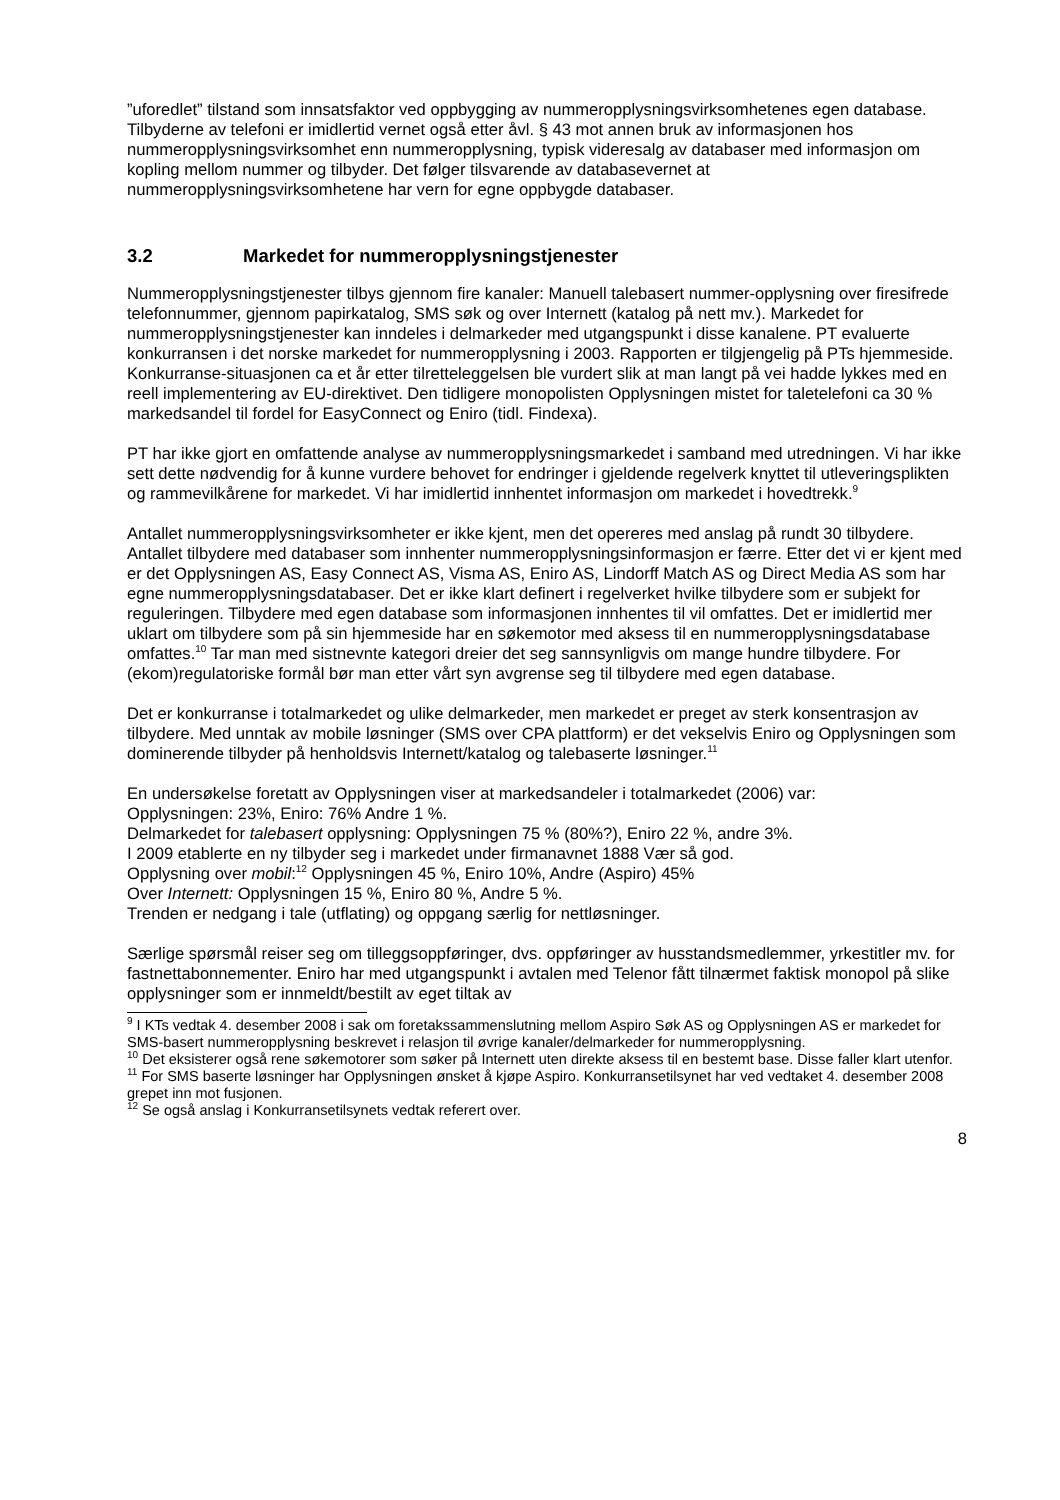”uforedlet” tilstand som innsatsfaktor ved oppbygging av nummeropplysningsvirksomhetenes egen database. Tilbyderne av telefoni er imidlertid vernet også etter åvl. § 43 mot annen bruk av informasjonen hos nummeropplysningsvirksomhet enn nummeropplysning, typisk videresalg av databaser med informasjon om kopling mellom nummer og tilbyder. Det følger tilsvarende av databasevernet at nummeropplysningsvirksomhetene har vern for egne oppbygde databaser.
3.2 Markedet for nummeropplysningstjenester
Nummeropplysningstjenester tilbys gjennom fire kanaler: Manuell talebasert nummer-opplysning over firesifrede telefonnummer, gjennom papirkatalog, SMS søk og over Internett (katalog på nett mv.). Markedet for nummeropplysningstjenester kan inndeles i delmarkeder med utgangspunkt i disse kanalene. PT evaluerte konkurransen i det norske markedet for nummeropplysning i 2003. Rapporten er tilgjengelig på PTs hjemmeside. Konkurranse-situasjonen ca et år etter tilretteleggelsen ble vurdert slik at man langt på vei hadde lykkes med en reell implementering av EU-direktivet. Den tidligere monopolisten Opplysningen mistet for taletelefoni ca 30 % markedsandel til fordel for EasyConnect og Eniro (tidl. Findexa).
PT har ikke gjort en omfattende analyse av nummeropplysningsmarkedet i samband med utredningen. Vi har ikke sett dette nødvendig for å kunne vurdere behovet for endringer i gjeldende regelverk knyttet til utleveringsplikten og rammevilkårene for markedet. Vi har imidlertid innhentet informasjon om markedet i hovedtrekk.<sup>9</sup>
Antallet nummeropplysningsvirksomheter er ikke kjent, men det opereres med anslag på rundt 30 tilbydere. Antallet tilbydere med databaser som innhenter nummeropplysningsinformasjon er færre. Etter det vi er kjent med er det Opplysningen AS, Easy Connect AS, Visma AS, Eniro AS, Lindorff Match AS og Direct Media AS som har egne nummeropplysningsdatabaser. Det er ikke klart definert i regelverket hvilke tilbydere som er subjekt for reguleringen. Tilbydere med egen database som informasjonen innhentes til vil omfattes. Det er imidlertid mer uklart om tilbydere som på sin hjemmeside har en søkemotor med aksess til en nummeropplysningsdatabase omfattes.<sup>10</sup> Tar man med sistnevnte kategori dreier det seg sannsynligvis om mange hundre tilbydere. For (ekom)regulatoriske formål bør man etter vårt syn avgrense seg til tilbydere med egen database.
Det er konkurranse i totalmarkedet og ulike delmarkeder, men markedet er preget av sterk konsentrasjon av tilbydere. Med unntak av mobile løsninger (SMS over CPA plattform) er det vekselvis Eniro og Opplysningen som dominerende tilbyder på henholdsvis Internett/katalog og talebaserte løsninger.<sup>11</sup>
En undersøkelse foretatt av Opplysningen viser at markedsandeler i totalmarkedet (2006) var:
Opplysningen: 23%, Eniro: 76% Andre 1 %.
Delmarkedet for talebasert opplysning: Opplysningen 75 % (80%?), Eniro 22 %, andre 3%.
I 2009 etablerte en ny tilbyder seg i markedet under firmanavnet 1888 Vær så god.
Opplysning over mobil:<sup>12</sup> Opplysningen 45 %, Eniro 10%, Andre (Aspiro) 45%
Over Internett: Opplysningen 15 %, Eniro 80 %, Andre 5 %.
Trenden er nedgang i tale (utflating) og oppgang særlig for nettløsninger.
Særlige spørsmål reiser seg om tilleggsoppføringer, dvs. oppføringer av husstandsmedlemmer, yrkestitler mv. for fastnettabonnementer. Eniro har med utgangspunkt i avtalen med Telenor fått tilnærmet faktisk monopol på slike opplysninger som er innmeldt/bestilt av eget tiltak av
<sup>9</sup> I KTs vedtak 4. desember 2008 i sak om foretakssammenslutning mellom Aspiro Søk AS og Opplysningen AS er markedet for SMS-basert nummeropplysning beskrevet i relasjon til øvrige kanaler/delmarkeder for nummeropplysning.
<sup>10</sup> Det eksisterer også rene søkemotorer som søker på Internett uten direkte aksess til en bestemt base. Disse faller klart utenfor.
<sup>11</sup> For SMS baserte løsninger har Opplysningen ønsket å kjøpe Aspiro. Konkurransetilsynet har ved vedtaket 4. desember 2008 grepet inn mot fusjonen.
<sup>12</sup> Se også anslag i Konkurransetilsynets vedtak referert over.
8